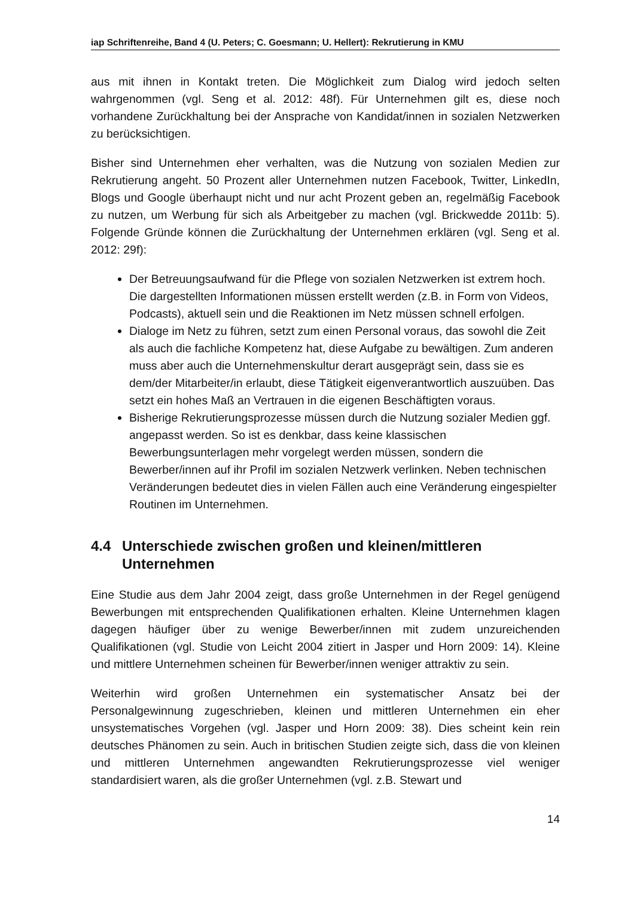iap Schriftenreihe, Band 4 (U. Peters; C. Goesmann; U. Hellert): Rekrutierung in KMU
aus mit ihnen in Kontakt treten. Die Möglichkeit zum Dialog wird jedoch selten wahrgenommen (vgl. Seng et al. 2012: 48f). Für Unternehmen gilt es, diese noch vorhandene Zurückhaltung bei der Ansprache von Kandidat/innen in sozialen Netzwerken zu berücksichtigen.
Bisher sind Unternehmen eher verhalten, was die Nutzung von sozialen Medien zur Rekrutierung angeht. 50 Prozent aller Unternehmen nutzen Facebook, Twitter, LinkedIn, Blogs und Google überhaupt nicht und nur acht Prozent geben an, regelmäßig Facebook zu nutzen, um Werbung für sich als Arbeitgeber zu machen (vgl. Brickwedde 2011b: 5). Folgende Gründe können die Zurückhaltung der Unternehmen erklären (vgl. Seng et al. 2012: 29f):
Der Betreuungsaufwand für die Pflege von sozialen Netzwerken ist extrem hoch. Die dargestellten Informationen müssen erstellt werden (z.B. in Form von Videos, Podcasts), aktuell sein und die Reaktionen im Netz müssen schnell erfolgen.
Dialoge im Netz zu führen, setzt zum einen Personal voraus, das sowohl die Zeit als auch die fachliche Kompetenz hat, diese Aufgabe zu bewältigen. Zum anderen muss aber auch die Unternehmenskultur derart ausgeprägt sein, dass sie es dem/der Mitarbeiter/in erlaubt, diese Tätigkeit eigenverantwortlich auszuüben. Das setzt ein hohes Maß an Vertrauen in die eigenen Beschäftigten voraus.
Bisherige Rekrutierungsprozesse müssen durch die Nutzung sozialer Medien ggf. angepasst werden. So ist es denkbar, dass keine klassischen Bewerbungsunterlagen mehr vorgelegt werden müssen, sondern die Bewerber/innen auf ihr Profil im sozialen Netzwerk verlinken. Neben technischen Veränderungen bedeutet dies in vielen Fällen auch eine Veränderung eingespielter Routinen im Unternehmen.
4.4 Unterschiede zwischen großen und kleinen/mittleren Unternehmen
Eine Studie aus dem Jahr 2004 zeigt, dass große Unternehmen in der Regel genügend Bewerbungen mit entsprechenden Qualifikationen erhalten. Kleine Unternehmen klagen dagegen häufiger über zu wenige Bewerber/innen mit zudem unzureichenden Qualifikationen (vgl. Studie von Leicht 2004 zitiert in Jasper und Horn 2009: 14). Kleine und mittlere Unternehmen scheinen für Bewerber/innen weniger attraktiv zu sein.
Weiterhin wird großen Unternehmen ein systematischer Ansatz bei der Personalgewinnung zugeschrieben, kleinen und mittleren Unternehmen ein eher unsystematisches Vorgehen (vgl. Jasper und Horn 2009: 38). Dies scheint kein rein deutsches Phänomen zu sein. Auch in britischen Studien zeigte sich, dass die von kleinen und mittleren Unternehmen angewandten Rekrutierungsprozesse viel weniger standardisiert waren, als die großer Unternehmen (vgl. z.B. Stewart und
14